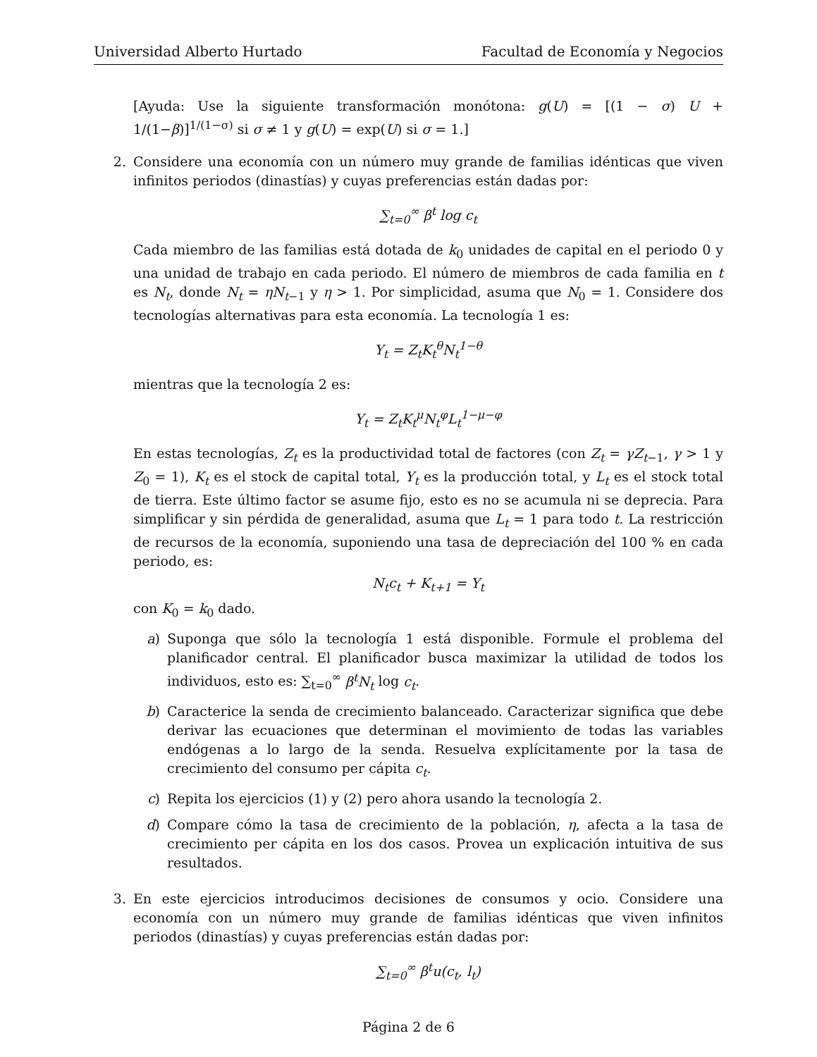Universidad Alberto Hurtado Facultad de Economía y Negocios
[Ayuda: Use la siguiente transformación monótona: g(U) = [(1 − σ) U + 1/(1−β)]<sup>1/(1−σ)</sup> si σ ≠ 1 y g(U) = exp(U) si σ = 1.]
2. Considere una economía con un número muy grande de familias idénticas que viven infinitos periodos (dinastías) y cuyas preferencias están dadas por:
∑<sub>t=0</sub><sup>∞</sup> β<sup>t</sup> log c<sub>t</sub>
Cada miembro de las familias está dotada de k<sub>0</sub> unidades de capital en el periodo 0 y una unidad de trabajo en cada periodo. El número de miembros de cada familia en t es N<sub>t</sub>, donde N<sub>t</sub> = ηN<sub>t−1</sub> y η > 1. Por simplicidad, asuma que N<sub>0</sub> = 1. Considere dos tecnologías alternativas para esta economía. La tecnología 1 es:
Y<sub>t</sub> = Z<sub>t</sub>K<sub>t</sub><sup>θ</sup>N<sub>t</sub><sup>1−θ</sup>
mientras que la tecnología 2 es:
Y<sub>t</sub> = Z<sub>t</sub>K<sub>t</sub><sup>μ</sup>N<sub>t</sub><sup>φ</sup>L<sub>t</sub><sup>1−μ−φ</sup>
En estas tecnologías, Z<sub>t</sub> es la productividad total de factores (con Z<sub>t</sub> = γZ<sub>t−1</sub>, γ > 1 y Z<sub>0</sub> = 1), K<sub>t</sub> es el stock de capital total, Y<sub>t</sub> es la producción total, y L<sub>t</sub> es el stock total de tierra. Este último factor se asume fijo, esto es no se acumula ni se deprecia. Para simplificar y sin pérdida de generalidad, asuma que L<sub>t</sub> = 1 para todo t. La restricción de recursos de la economía, suponiendo una tasa de depreciación del 100 % en cada periodo, es:
N<sub>t</sub>c<sub>t</sub> + K<sub>t+1</sub> = Y<sub>t</sub>
con K<sub>0</sub> = k<sub>0</sub> dado.
a) Suponga que sólo la tecnología 1 está disponible. Formule el problema del planificador central. El planificador busca maximizar la utilidad de todos los individuos, esto es: ∑<sub>t=0</sub><sup>∞</sup> β<sup>t</sup>N<sub>t</sub> log c<sub>t</sub>.
b) Caracterice la senda de crecimiento balanceado. Caracterizar significa que debe derivar las ecuaciones que determinan el movimiento de todas las variables endógenas a lo largo de la senda. Resuelva explícitamente por la tasa de crecimiento del consumo per cápita c<sub>t</sub>.
c) Repita los ejercicios (1) y (2) pero ahora usando la tecnología 2.
d) Compare cómo la tasa de crecimiento de la población, η, afecta a la tasa de crecimiento per cápita en los dos casos. Provea un explicación intuitiva de sus resultados.
3. En este ejercicios introducimos decisiones de consumos y ocio. Considere una economía con un número muy grande de familias idénticas que viven infinitos periodos (dinastías) y cuyas preferencias están dadas por:
∑<sub>t=0</sub><sup>∞</sup> β<sup>t</sup>u(c<sub>t</sub>, l<sub>t</sub>)
Página 2 de 6